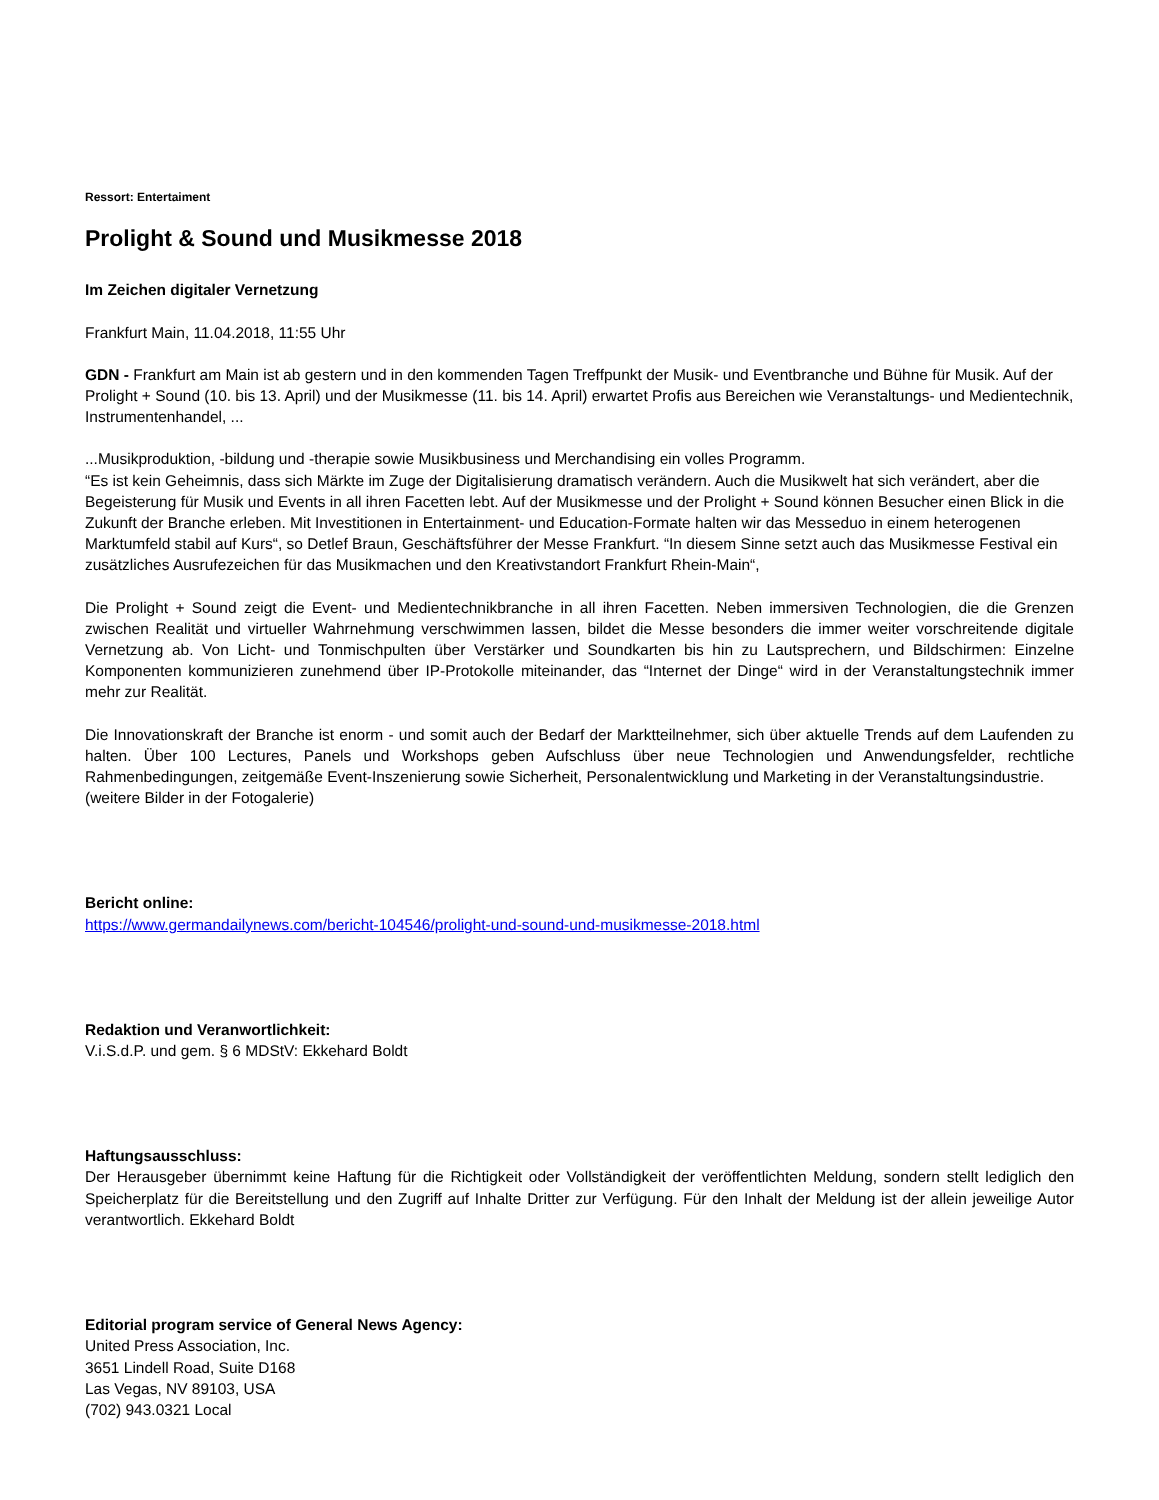Ressort: Entertaiment
Prolight & Sound und Musikmesse 2018
Im Zeichen digitaler Vernetzung
Frankfurt Main, 11.04.2018, 11:55 Uhr
GDN - Frankfurt am Main ist ab gestern und in den kommenden Tagen Treffpunkt der Musik- und Eventbranche und Bühne für Musik. Auf der Prolight + Sound (10. bis 13. April) und der Musikmesse (11. bis 14. April) erwartet Profis aus Bereichen wie Veranstaltungs- und Medientechnik, Instrumentenhandel, ...
...Musikproduktion, -bildung und -therapie sowie Musikbusiness und Merchandising ein volles Programm.
“Es ist kein Geheimnis, dass sich Märkte im Zuge der Digitalisierung dramatisch verändern. Auch die Musikwelt hat sich verändert, aber die Begeisterung für Musik und Events in all ihren Facetten lebt. Auf der Musikmesse und der Prolight + Sound können Besucher einen Blick in die Zukunft der Branche erleben. Mit Investitionen in Entertainment- und Education-Formate halten wir das Messeduo in einem heterogenen Marktumfeld stabil auf Kurs“, so Detlef Braun, Geschäftsführer der Messe Frankfurt. “In diesem Sinne setzt auch das Musikmesse Festival ein zusätzliches Ausrufezeichen für das Musikmachen und den Kreativstandort Frankfurt Rhein-Main“,
Die Prolight + Sound zeigt die Event- und Medientechnikbranche in all ihren Facetten. Neben immersiven Technologien, die die Grenzen zwischen Realität und virtueller Wahrnehmung verschwimmen lassen, bildet die Messe besonders die immer weiter vorschreitende digitale Vernetzung ab. Von Licht- und Tonmischpulten über Verstärker und Soundkarten bis hin zu Lautsprechern, und Bildschirmen: Einzelne Komponenten kommunizieren zunehmend über IP-Protokolle miteinander, das “Internet der Dinge“ wird in der Veranstaltungstechnik immer mehr zur Realität.
Die Innovationskraft der Branche ist enorm - und somit auch der Bedarf der Marktteilnehmer, sich über aktuelle Trends auf dem Laufenden zu halten. Über 100 Lectures, Panels und Workshops geben Aufschluss über neue Technologien und Anwendungsfelder, rechtliche Rahmenbedingungen, zeitgemäße Event-Inszenierung sowie Sicherheit, Personalentwicklung und Marketing in der Veranstaltungsindustrie.
(weitere Bilder in der Fotogalerie)
Bericht online:
https://www.germandailynews.com/bericht-104546/prolight-und-sound-und-musikmesse-2018.html
Redaktion und Veranwortlichkeit:
V.i.S.d.P. und gem. § 6 MDStV: Ekkehard Boldt
Haftungsausschluss:
Der Herausgeber übernimmt keine Haftung für die Richtigkeit oder Vollständigkeit der veröffentlichten Meldung, sondern stellt lediglich den Speicherplatz für die Bereitstellung und den Zugriff auf Inhalte Dritter zur Verfügung. Für den Inhalt der Meldung ist der allein jeweilige Autor verantwortlich. Ekkehard Boldt
Editorial program service of General News Agency:
United Press Association, Inc.
3651 Lindell Road, Suite D168
Las Vegas, NV 89103, USA
(702) 943.0321 Local